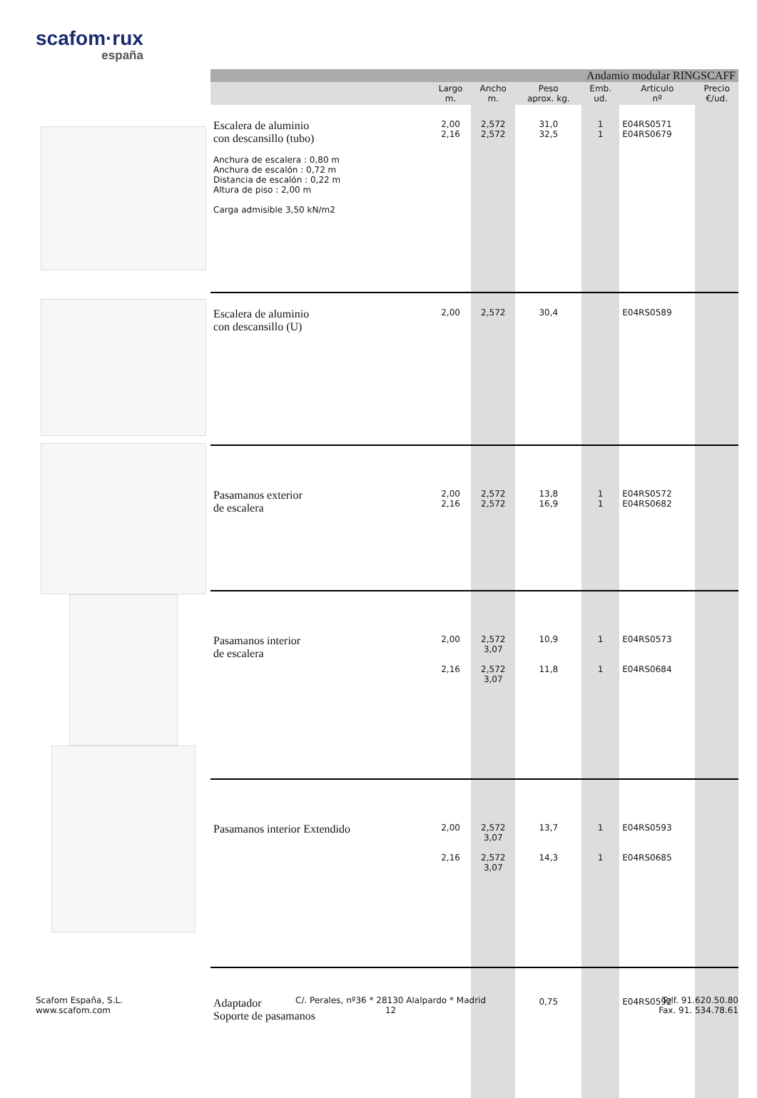scafom·rux
españa
| Andamio modular RINGSCAFF | | | | | | |
| | Largo m. | Ancho m. | Peso aprox. kg. | Emb. ud. | Articulo nº | Precio €/ud. |
| Escalera de aluminio con descansillo (tubo) Anchura de escalera : 0,80 m Anchura de escalón : 0,72 m Distancia de escalón : 0,22 m Altura de piso : 2,00 m Carga admisible 3,50 kN/m2 | 2,00 2,16 | 2,572 2,572 | 31,0 32,5 | 1 1 | E04RS0571 E04RS0679 | |
| Escalera de aluminio con descansillo (U) | 2,00 | 2,572 | 30,4 | | E04RS0589 | |
| Pasamanos exterior de escalera | 2,00 2,16 | 2,572 2,572 | 13,8 16,9 | 1 1 | E04RS0572 E04RS0682 | |
| Pasamanos interior de escalera | 2,00 2,16 | 2,572 3,07 2,572 3,07 | 10,9 11,8 | 1 1 | E04RS0573 E04RS0684 | |
| Pasamanos interior Extendido | 2,00 2,16 | 2,572 3,07 2,572 3,07 | 13,7 14,3 | 1 1 | E04RS0593 E04RS0685 | |
| Adaptador Soporte de pasamanos | | | 0,75 | | E04RS0592 | |
Scafom España, S.L.
www.scafom.com
C/. Perales, nº36 * 28130 Alalpardo * Madrid
12
Telf. 91.620.50.80
Fax. 91. 534.78.61